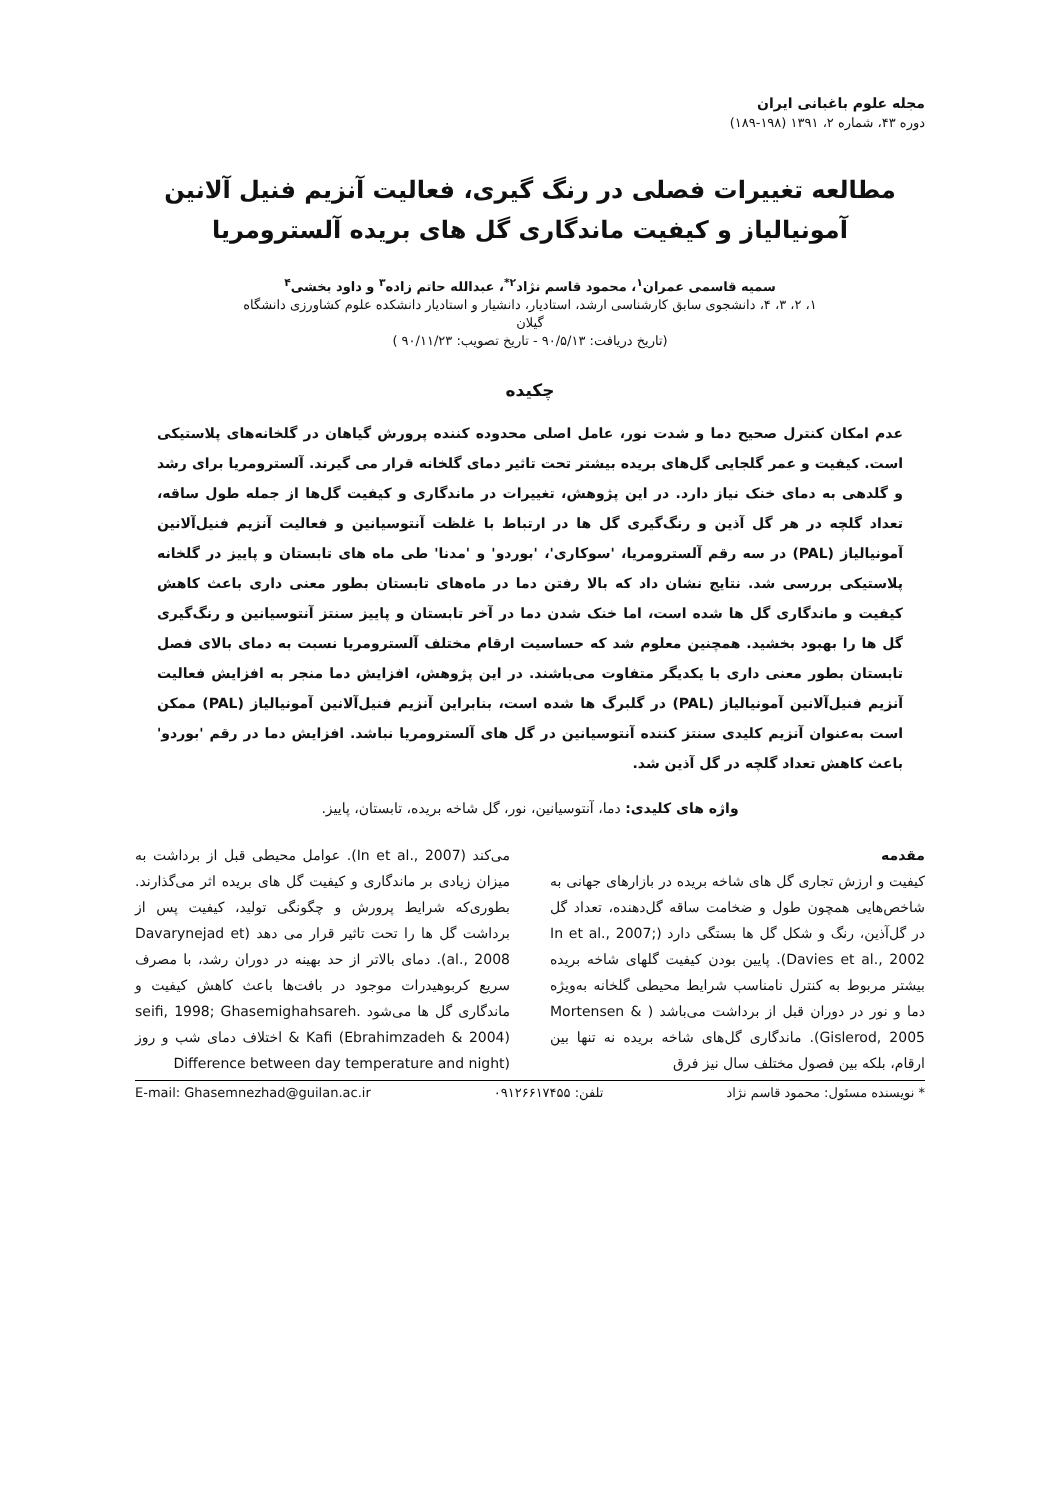مجله علوم باغبانی ایران
دوره ۴۳، شماره ۲، ۱۳۹۱ (۱۹۸-۱۸۹)
مطالعه تغییرات فصلی در رنگ گیری، فعالیت آنزیم فنیل آلانین
آمونیالیاز و کیفیت ماندگاری گل های بریده آلسترومریا
سمیه قاسمی عمران<sup>۱</sup>، محمود قاسم نژاد<sup>۲*</sup>، عبدالله حاتم زاده<sup>۳</sup> و داود بخشی<sup>۴</sup>
۱، ۲، ۳، ۴، دانشجوی سابق کارشناسی ارشد، استادیار، دانشیار و استادیار دانشکده علوم کشاورزی دانشگاه
گیلان
(تاریخ دریافت: ۹۰/۵/۱۳ - تاریخ تصویب: ۹۰/۱۱/۲۳ )
چکیده
عدم امکان کنترل صحیح دما و شدت نور، عامل اصلی محدوده کننده پرورش گیاهان در گلخانه‌های پلاستیکی است. کیفیت و عمر گلجایی گل‌های بریده بیشتر تحت تاثیر دمای گلخانه قرار می گیرند. آلسترومریا برای رشد و گلدهی به دمای خنک نیاز دارد. در این پژوهش، تغییرات در ماندگاری و کیفیت گل‌ها از جمله طول ساقه، تعداد گلچه در هر گل آذین و رنگ‌گیری گل ها در ارتباط با غلظت آنتوسیانین و فعالیت آنزیم فنیل‌آلانین آمونیالیاز (PAL) در سه رقم آلسترومریا، 'سوکاری'، 'بوردو' و 'مدنا' طی ماه های تابستان و پاییز در گلخانه پلاستیکی بررسی شد. نتایج نشان داد که بالا رفتن دما در ماه‌های تابستان بطور معنی داری باعث کاهش کیفیت و ماندگاری گل ها شده است، اما خنک شدن دما در آخر تابستان و پاییز سنتز آنتوسیانین و رنگ‌گیری گل ها را بهبود بخشید. همچنین معلوم شد که حساسیت ارقام مختلف آلسترومریا نسبت به دمای بالای فصل تابستان بطور معنی داری با یکدیگر متفاوت می‌باشند. در این پژوهش، افزایش دما منجر به افزایش فعالیت آنزیم فنیل‌آلانین آمونیالیاز (PAL) در گلبرگ ها شده است، بنابراین آنزیم فنیل‌آلانین آمونیالیاز (PAL) ممکن است به‌عنوان آنزیم کلیدی سنتز کننده آنتوسیانین در گل های آلسترومریا نباشد. افزایش دما در رقم 'بوردو' باعث کاهش تعداد گلچه در گل آذین شد.
واژه های کلیدی: دما، آنتوسیانین، نور، گل شاخه بریده، تابستان، پاییز.
مقدمه
کیفیت و ارزش تجاری گل های شاخه بریده در بازارهای جهانی به شاخص‌هایی همچون طول و ضخامت ساقه گل‌دهنده، تعداد گل در گل‌آذین، رنگ و شکل گل ها بستگی دارد (In et al., 2007; Davies et al., 2002). پایین بودن کیفیت گلهای شاخه بریده بیشتر مربوط به کنترل نامناسب شرایط محیطی گلخانه به‌ویژه دما و نور در دوران قبل از برداشت می‌باشد ( Mortensen & Gislerod, 2005). ماندگاری گل‌های شاخه بریده نه تنها بین ارقام، بلکه بین فصول مختلف سال نیز فرق
می‌کند (In et al., 2007). عوامل محیطی قبل از برداشت به میزان زیادی بر ماندگاری و کیفیت گل های بریده اثر می‌گذارند. بطوری‌که شرایط پرورش و چگونگی تولید، کیفیت پس از برداشت گل ها را تحت تاثیر قرار می دهد (Davarynejad et al., 2008). دمای بالاتر از حد بهینه در دوران رشد، با مصرف سریع کربوهیدرات موجود در بافت‌ها باعث کاهش کیفیت و ماندگاری گل ها می‌شود .seifi, 1998; Ghasemighahsareh & Kafi (Ebrahimzadeh & 2004) اختلاف دمای شب و روز (Difference between day temperature and night
* نویسنده مسئول: محمود قاسم نژاد تلفن: ۰۹۱۲۶۶۱۷۴۵۵ E-mail: Ghasemnezhad@guilan.ac.ir